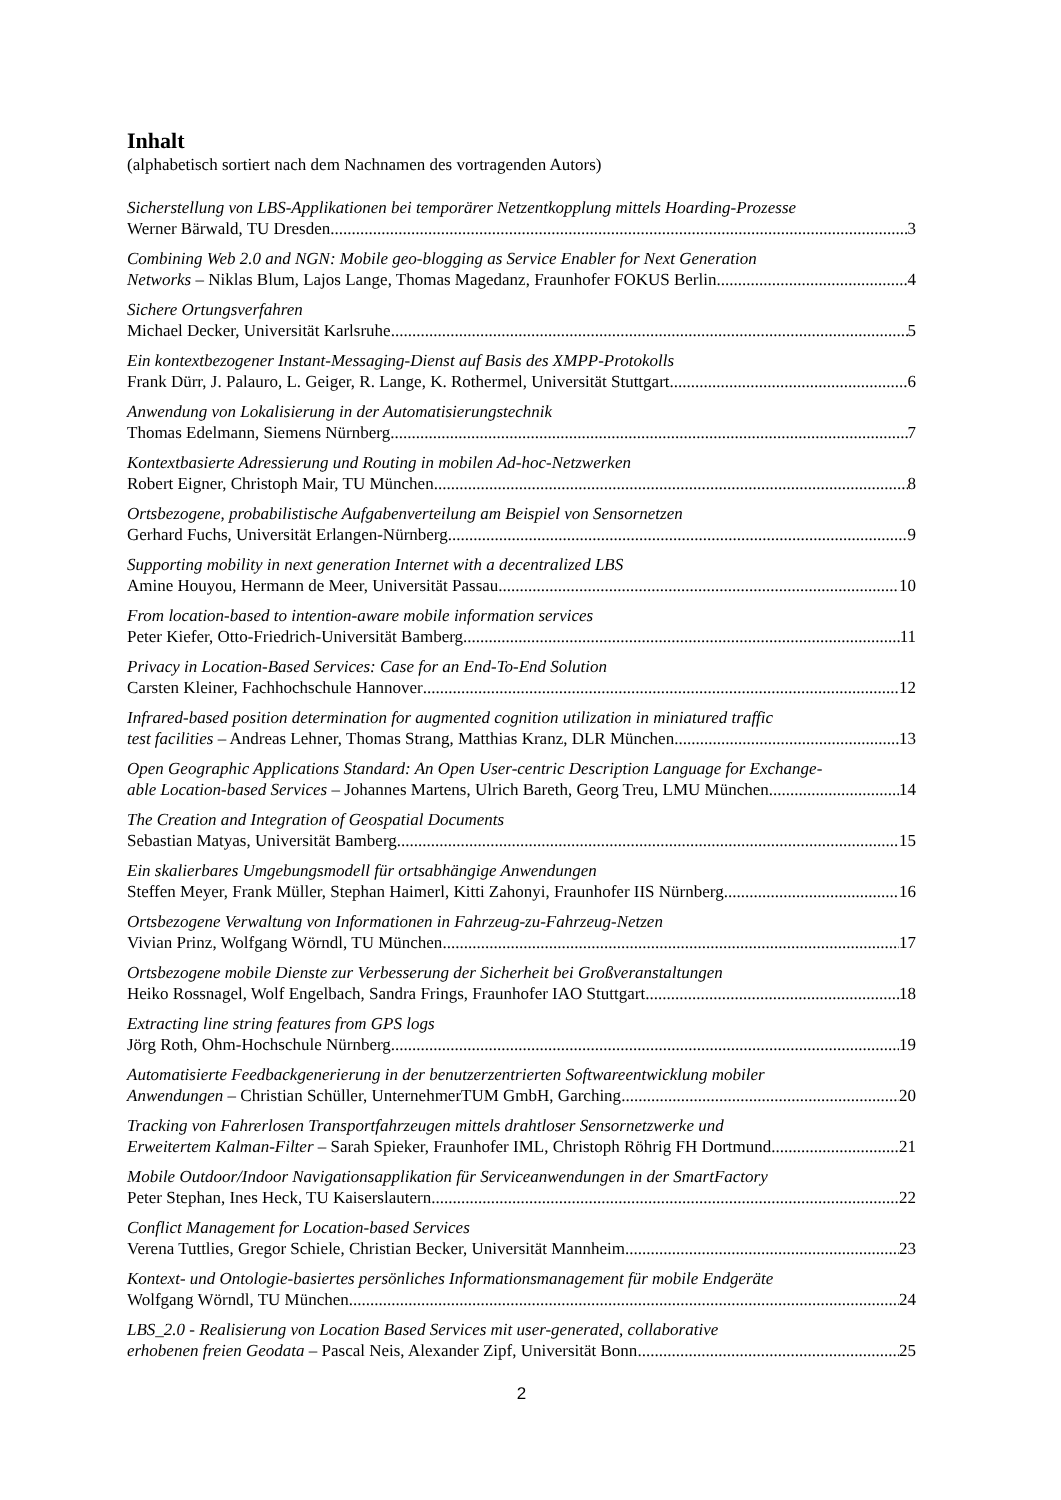Inhalt
(alphabetisch sortiert nach dem Nachnamen des vortragenden Autors)
Sicherstellung von LBS-Applikationen bei temporärer Netzentkopplung mittels Hoarding-Prozesse
Werner Bärwald, TU Dresden 3
Combining Web 2.0 and NGN: Mobile geo-blogging as Service Enabler for Next Generation
Networks – Niklas Blum, Lajos Lange, Thomas Magedanz, Fraunhofer FOKUS Berlin 4
Sichere Ortungsverfahren
Michael Decker, Universität Karlsruhe 5
Ein kontextbezogener Instant-Messaging-Dienst auf Basis des XMPP-Protokolls
Frank Dürr, J. Palauro, L. Geiger, R. Lange, K. Rothermel, Universität Stuttgart 6
Anwendung von Lokalisierung in der Automatisierungstechnik
Thomas Edelmann, Siemens Nürnberg 7
Kontextbasierte Adressierung und Routing in mobilen Ad-hoc-Netzwerken
Robert Eigner, Christoph Mair, TU München 8
Ortsbezogene, probabilistische Aufgabenverteilung am Beispiel von Sensornetzen
Gerhard Fuchs, Universität Erlangen-Nürnberg 9
Supporting mobility in next generation Internet with a decentralized LBS
Amine Houyou, Hermann de Meer, Universität Passau 10
From location-based to intention-aware mobile information services
Peter Kiefer, Otto-Friedrich-Universität Bamberg 11
Privacy in Location-Based Services: Case for an End-To-End Solution
Carsten Kleiner, Fachhochschule Hannover 12
Infrared-based position determination for augmented cognition utilization in miniatured traffic
test facilities – Andreas Lehner, Thomas Strang, Matthias Kranz, DLR München 13
Open Geographic Applications Standard: An Open User-centric Description Language for Exchange-
able Location-based Services – Johannes Martens, Ulrich Bareth, Georg Treu, LMU München 14
The Creation and Integration of Geospatial Documents
Sebastian Matyas, Universität Bamberg 15
Ein skalierbares Umgebungsmodell für ortsabhängige Anwendungen
Steffen Meyer, Frank Müller, Stephan Haimerl, Kitti Zahonyi, Fraunhofer IIS Nürnberg 16
Ortsbezogene Verwaltung von Informationen in Fahrzeug-zu-Fahrzeug-Netzen
Vivian Prinz, Wolfgang Wörndl, TU München 17
Ortsbezogene mobile Dienste zur Verbesserung der Sicherheit bei Großveranstaltungen
Heiko Rossnagel, Wolf Engelbach, Sandra Frings, Fraunhofer IAO Stuttgart 18
Extracting line string features from GPS logs
Jörg Roth, Ohm-Hochschule Nürnberg 19
Automatisierte Feedbackgenerierung in der benutzerzentrierten Softwareentwicklung mobiler
Anwendungen – Christian Schüller, UnternehmerTUM GmbH, Garching 20
Tracking von Fahrerlosen Transportfahrzeugen mittels drahtloser Sensornetzwerke und
Erweitertem Kalman-Filter – Sarah Spieker, Fraunhofer IML, Christoph Röhrig FH Dortmund 21
Mobile Outdoor/Indoor Navigationsapplikation für Serviceanwendungen in der SmartFactory
Peter Stephan, Ines Heck, TU Kaiserslautern 22
Conflict Management for Location-based Services
Verena Tuttlies, Gregor Schiele, Christian Becker, Universität Mannheim 23
Kontext- und Ontologie-basiertes persönliches Informationsmanagement für mobile Endgeräte
Wolfgang Wörndl, TU München 24
LBS_2.0 - Realisierung von Location Based Services mit user-generated, collaborative
erhobenen freien Geodata – Pascal Neis, Alexander Zipf, Universität Bonn 25
2